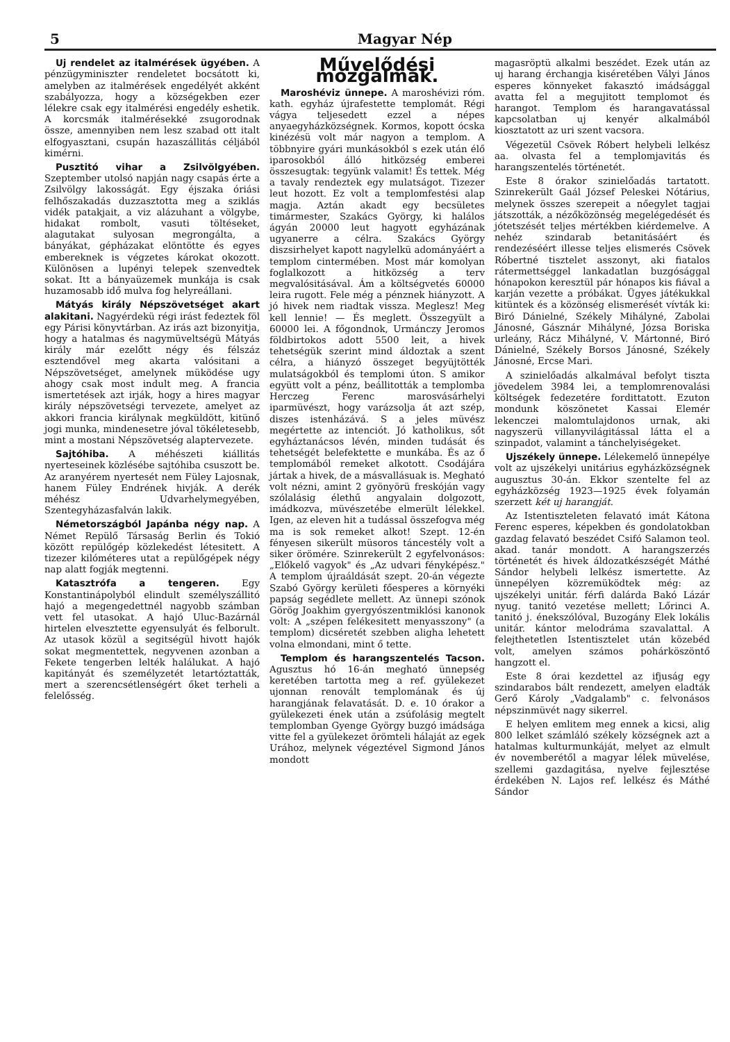5 Magyar Nép
Uj rendelet az italmérések ügyében. A pénzügyminiszter rendeletet bocsátott ki, amelyben az italmérések engedélyét akként szabályozza, hogy a községekben ezer lélekre csak egy italmérési engedély eshetik. A korcsmák italmérésekké zsugorodnak össze, amennyiben nem lesz szabad ott italt elfogyasztani, csupán hazaszállitás céljából kimérni.
Pusztitó vihar a Zsilvölgyében. Szeptember utolsó napján nagy csapás érte a Zsilvölgy lakosságát. Egy éjszaka óriási felhőszakadás duzzasztotta meg a sziklás vidék patakjait, a viz alázuhant a völgybe, hidakat rombolt, vasuti töltéseket, alagutakat sulyosan megrongálta, a bányákat, gépházakat elöntötte és egyes embereknek is végzetes károkat okozott. Különösen a lupényi telepek szenvedtek sokat. Itt a bányaüzemek munkája is csak huzamosabb idő mulva fog helyreállani.
Mátyás király Népszövetséget akart alakitani. Nagyérdekü régi irást fedeztek föl egy Párisi könyvtárban. Az irás azt bizonyitja, hogy a hatalmas és nagymüveltségü Mátyás király már ezelőtt négy és félszáz esztendővel meg akarta valósitani a Népszövetséget, amelynek müködése ugy ahogy csak most indult meg. A francia ismertetések azt irják, hogy a hires magyar király népszövetségi tervezete, amelyet az akkori francia királynak megküldött, kitünő jogi munka, mindenesetre jóval tökéletesebb, mint a mostani Népszövetség alaptervezete.
Sajtóhiba. A méhészeti kiállitás nyerteseinek közlésébe sajtóhiba csuszott be. Az aranyérem nyertesét nem Füley Lajosnak, hanem Füley Endrének hivják. A derék méhész Udvarhelymegyében, Szentegyházasfalván lakik.
Németországból Japánba négy nap. A Német Repülő Társaság Berlin és Tokió között repülőgép közlekedést létesitett. A tizezer kilóméteres utat a repülőgépek négy nap alatt fogják megtenni.
Katasztrófa a tengeren. Egy Konstantinápolyból elindult személyszállitó hajó a megengedettnél nagyobb számban vett fel utasokat. A hajó Uluc-Bazárnál hirtelen elvesztette egyensulyát és felborult. Az utasok közül a segitségül hivott hajók sokat megmentettek, negyvenen azonban a Fekete tengerben lelték halálukat. A hajó kapitányát és személyzetét letartóztatták, mert a szerencsétlenségért őket terheli a felelősség.
Művelődési mozgalmak.
Maroshéviz ünnepe. A maroshévizi róm. kath. egyház újrafestette templomát. Régi vágya teljesedett ezzel a népes anyaegyházközségnek. Kormos, kopott ócska kinézésü volt már nagyon a templom. A többnyire gyári munkásokból s ezek után élő iparosokból álló hitközség emberei összesugtak: tegyünk valamit! És tettek. Még a tavaly rendeztek egy mulatságot. Tizezer leut hozott. Ez volt a templomfestési alap magja. Aztán akadt egy becsületes timármester, Szakács György, ki halálos ágyán 20000 leut hagyott egyházának ugyanerre a célra. Szakács György diszsirhelyet kapott nagylelkü adományáért a templom cintermében. Most már komolyan foglalkozott a hitközség a terv megvalósitásával. Ám a költségvetés 60000 leira rugott. Fele még a pénznek hiányzott. A jó hivek nem riadtak vissza. Meglesz! Meg kell lennie! — És meglett. Összegyült a 60000 lei. A főgondnok, Urmánczy Jeromos földbirtokos adott 5500 leit, a hivek tehetségük szerint mind áldoztak a szent célra, a hiányzó összeget begyüjtötték mulatságokból és templomi úton. S amikor együtt volt a pénz, beállitották a templomba Herczeg Ferenc marosvásárhelyi iparmüvészt, hogy varázsolja át azt szép, diszes istenházává. S a jeles müvész megértette az intenciót. Jó katholikus, sőt egyháztanácsos lévén, minden tudását és tehetségét belefektette e munkába. És az ő templomából remeket alkotott. Csodájára jártak a hivek, de a másvallásuak is. Megható volt nézni, amint 2 gyönyörü freskóján vagy szólalásig élethű angyalain dolgozott, imádkozva, müvészetébe elmerült lélekkel. Igen, az eleven hit a tudással összefogva még ma is sok remeket alkot! Szept. 12-én fényesen sikerült müsoros táncestély volt a siker örömére. Szinrekerült 2 egyfelvonásos: „Előkelő vagyok" és „Az udvari fényképész." A templom újraáldását szept. 20-án végezte Szabó György kerületi főesperes a környéki papság segédlete mellett. Az ünnepi szónok Görög Joakhim gyergyószentmiklósi kanonok volt: A „szépen felékesitett menyasszony" (a templom) dicséretét szebben aligha lehetett volna elmondani, mint ő tette.
Templom és harangszentelés Tacson. Agusztus hó 16-án megható ünnepség keretében tartotta meg a ref. gyülekezet ujonnan renovált templomának és új harangjának felavatását. D. e. 10 órakor a gyülekezeti ének után a zsúfolásig megtelt templomban Gyenge György buzgó imádsága vitte fel a gyülekezet örömteli hálaját az egek Urához, melynek végeztével Sigmond János mondott
magasröptü alkalmi beszédet. Ezek után az uj harang érchangja kiséretében Vályi János esperes könnyeket fakasztó imádsággal avatta fel a megujitott templomot és harangot. Templom és harangavatással kapcsolatban uj kenyér alkalmából kiosztatott az uri szent vacsora.
Végezetül Csövek Róbert helybeli lelkész aa. olvasta fel a templomjavitás és harangszentelés történetét.
Este 8 órakor szinielőadás tartatott. Szinrekerült Gaál József Peleskei Nótárius, melynek összes szerepeit a nőegylet tagjai játszották, a nézőközönség megelégedését és jótetszését teljes mértékben kiérdemelve. A nehéz szindarab betanitásáért és rendezéséért illesse teljes elismerés Csövek Róbertné tisztelet asszonyt, aki fiatalos rátermettséggel lankadatlan buzgósággal hónapokon keresztül pár hónapos kis fiával a karján vezette a próbákat. Ügyes játékukkal kitüntek és a közönség elismerését vívták ki: Biró Dánielné, Székely Mihályné, Zabolai Jánosné, Gásznár Mihályné, Józsa Boriska urleány, Rácz Mihályné, V. Mártonné, Biró Dánielné, Székely Borsos Jánosné, Székely Jánosné, Ercse Mari.
A szinielőadás alkalmával befolyt tiszta jövedelem 3984 lei, a templomrenovalási költségek fedezetére fordittatott. Ezuton mondunk köszönetet Kassai Elemér lekenczei malomtulajdonos urnak, aki nagyszerü villanyvilágitással látta el a szinpadot, valamint a tánchelyiségeket.
Ujszékely ünnepe. Lélekemelő ünnepélye volt az ujszékelyi unitárius egyházközségnek augusztus 30-án. Ekkor szentelte fel az egyházközség 1923—1925 évek folyamán szerzett két uj harangját.
Az Istentiszteleten felavató imát Kátona Ferenc esperes, képekben és gondolatokban gazdag felavató beszédet Csifó Salamon teol. akad. tanár mondott. A harangszerzés történetét és hivek áldozatkészségét Máthé Sándor helybeli lelkész ismertette. Az ünnepélyen közremüködtek még: az ujszékelyi unitár. férfi dalárda Bakó Lázár nyug. tanitó vezetése mellett; Lőrinci A. tanitó j. énekszólóval, Buzogány Elek lokális unitár. kántor melodráma szavalattal. A felejthetetlen Istentisztelet után közebéd volt, amelyen számos pohárköszöntő hangzott el.
Este 8 órai kezdettel az ifjuság egy szindarabos bált rendezett, amelyen eladták Gerő Károly „Vadgalamb" c. felvonásos népszinmüvét nagy sikerrel.
E helyen emlitem meg ennek a kicsi, alig 800 lelket számláló székely községnek azt a hatalmas kulturmunkáját, melyet az elmult év novemberétől a magyar lélek müvelése, szellemi gazdagitása, nyelve fejlesztése érdekében N. Lajos ref. lelkész és Máthé Sándor